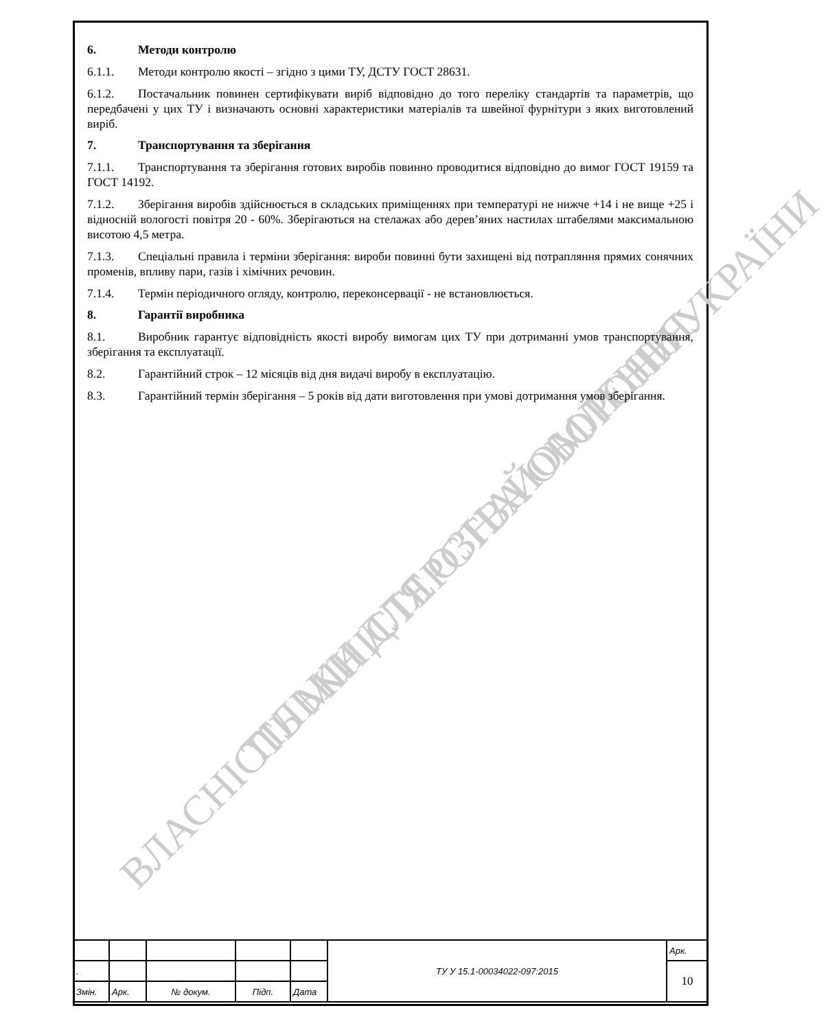ВЛАСНІСТЬ МІНІСТЕРСТВА ОБОРОНИ УКРАЇНИ ТІЛЬКИ ДЛЯ ОЗНАЙОМЛЕННЯ
6. Методи контролю
6.1.1. Методи контролю якості – згідно з цими ТУ, ДСТУ ГОСТ 28631.
6.1.2. Постачальник повинен сертифікувати виріб відповідно до того переліку стандартів та параметрів, що передбачені у цих ТУ і визначають основні характеристики матеріалів та швейної фурнітури з яких виготовлений виріб.
7. Транспортування та зберігання
7.1.1. Транспортування та зберігання готових виробів повинно проводитися відповідно до вимог ГОСТ 19159 та ГОСТ 14192.
7.1.2. Зберігання виробів здійснюється в складських приміщеннях при температурі не нижче +14 і не вище +25 і відносній вологості повітря 20 - 60%. Зберігаються на стелажах або дерев’яних настилах штабелями максимальною висотою 4,5 метра.
7.1.3. Спеціальні правила і терміни зберігання: вироби повинні бути захищені від потрапляння прямих сонячних променів, впливу пари, газів і хімічних речовин.
7.1.4. Термін періодичного огляду, контролю, переконсервації - не встановлюється.
8. Гарантії виробника
8.1. Виробник гарантує відповідність якості виробу вимогам цих ТУ при дотриманні умов транспортування, зберігання та експлуатації.
8.2. Гарантійний строк – 12 місяців від дня видачі виробу в експлуатацію.
8.3. Гарантійний термін зберігання – 5 років від дати виготовлення при умові дотримання умов зберігання.
| | | | | | ТУ У 15.1-00034022-097:2015 | Арк. |
| . | | | | | | 10 |
| Змін. | Арк. | № докум. | Підп. | Дата | | |